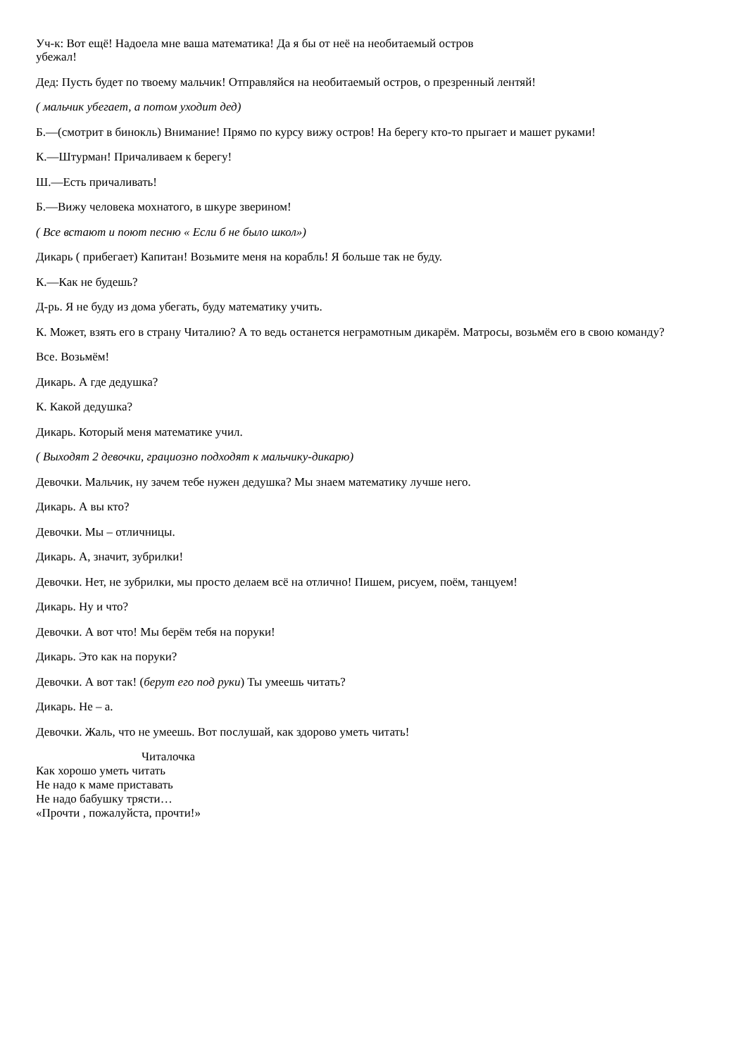Уч-к: Вот ещё! Надоела мне ваша математика! Да я бы от неё на необитаемый остров
убежал!
Дед: Пусть будет по твоему мальчик! Отправляйся на необитаемый остров, о презренный лентяй!
( мальчик убегает, а потом уходит дед)
Б.—(смотрит в бинокль) Внимание! Прямо по курсу вижу остров! На берегу кто-то прыгает и машет руками!
К.—Штурман! Причаливаем к берегу!
Ш.—Есть причаливать!
Б.—Вижу человека мохнатого, в шкуре зверином!
( Все встают и поют песню « Если б не было школ»)
Дикарь ( прибегает) Капитан! Возьмите меня на корабль! Я больше так не буду.
К.—Как не будешь?
Д-рь. Я не буду из дома убегать, буду математику учить.
К. Может, взять его в страну Читалию? А то ведь останется неграмотным дикарём. Матросы, возьмём его в свою команду?
Все. Возьмём!
Дикарь. А где дедушка?
К. Какой дедушка?
Дикарь. Который меня математике учил.
( Выходят 2 девочки, грациозно подходят к мальчику-дикарю)
Девочки. Мальчик, ну зачем тебе нужен дедушка? Мы знаем математику лучше него.
Дикарь. А вы кто?
Девочки. Мы – отличницы.
Дикарь. А, значит, зубрилки!
Девочки. Нет, не зубрилки, мы просто делаем всё на отлично! Пишем, рисуем, поём, танцуем!
Дикарь. Ну и что?
Девочки. А вот что! Мы берём тебя на поруки!
Дикарь. Это как на поруки?
Девочки. А вот так! (берут его под руки) Ты умеешь читать?
Дикарь. Не – а.
Девочки. Жаль, что не умеешь. Вот послушай, как здорово уметь читать!
Читалочка
Как хорошо уметь читать
Не надо к маме приставать
Не надо бабушку трясти…
«Прочти , пожалуйста, прочти!»